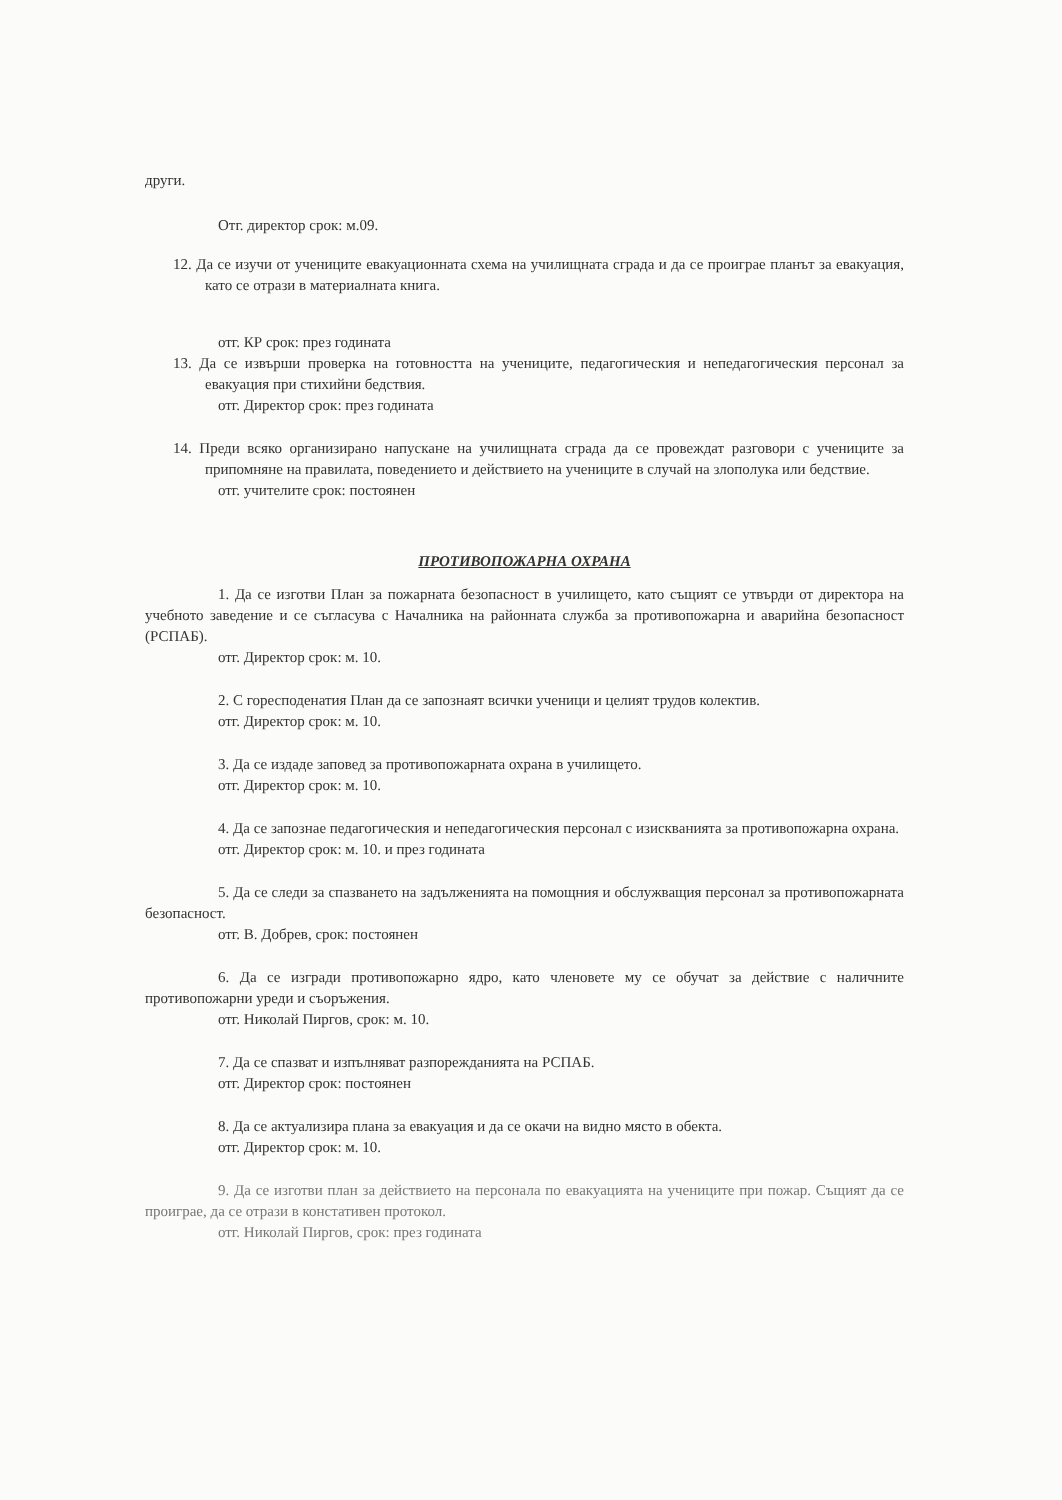други.
Отг. директор срок: м.09.
12. Да се изучи от учениците евакуационната схема на училищната сграда и да се проиграе планът за евакуация, като се отрази в материалната книга.
отг. КР срок: през годината
13. Да се извърши проверка на готовността на учениците, педагогическия и непедагогическия персонал за евакуация при стихийни бедствия.
отг. Директор срок: през годината
14. Преди всяко организирано напускане на училищната сграда да се провеждат разговори с учениците за припомняне на правилата, поведението и действието на учениците в случай на злополука или бедствие.
отг. учителите срок: постоянен
ПРОТИВОПОЖАРНА ОХРАНА
1. Да се изготви План за пожарната безопасност в училището, като същият се утвърди от директора на учебното заведение и се съгласува с Началника на районната служба за противопожарна и аварийна безопасност (РСПАБ).
отг. Директор срок: м. 10.
2. С горесподенатия План да се запознаят всички ученици и целият трудов колектив.
отг. Директор срок: м. 10.
3. Да се издаде заповед за противопожарната охрана в училището.
отг. Директор срок: м. 10.
4. Да се запознае педагогическия и непедагогическия персонал с изискванията за противопожарна охрана.
отг. Директор срок: м. 10. и през годината
5. Да се следи за спазването на задълженията на помощния и обслужващия персонал за противопожарната безопасност.
отг. В. Добрев, срок: постоянен
6. Да се изгради противопожарно ядро, като членовете му се обучат за действие с наличните противопожарни уреди и съоръжения.
отг. Николай Пиргов, срок: м. 10.
7. Да се спазват и изпълняват разпорежданията на РСПАБ.
отг. Директор срок: постоянен
8. Да се актуализира плана за евакуация и да се окачи на видно място в обекта.
отг. Директор срок: м. 10.
9. Да се изготви план за действието на персонала по евакуацията на учениците при пожар. Същият да се проиграе, да се отрази в констативен протокол.
отг. Николай Пиргов, срок: през годината